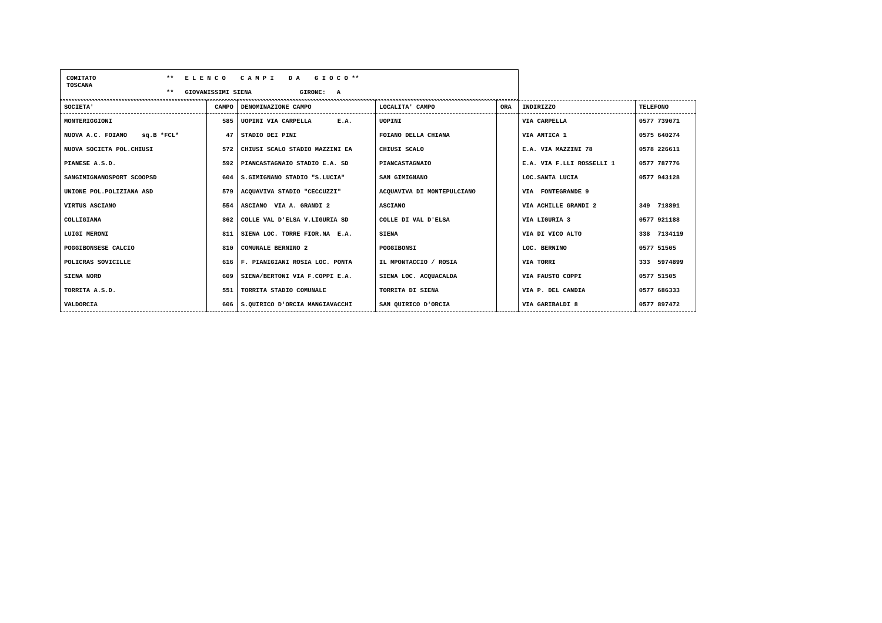COMITATO
TOSCANA
** E L E N C O C A M P I D A G I O C O **
** GIOVANISSIMI SIENA GIRONE: A
| SOCIETA' | CAMPO | DENOMINAZIONE CAMPO | LOCALITA' CAMPO | ORA | INDIRIZZO | TELEFONO |
| --- | --- | --- | --- | --- | --- | --- |
| MONTERIGGIONI | 585 | UOPINI VIA CARPELLA E.A. | UOPINI | | VIA CARPELLA | 0577 739071 |
| NUOVA A.C. FOIANO sq.B *FCL* | 47 | STADIO DEI PINI | FOIANO DELLA CHIANA | | VIA ANTICA 1 | 0575 640274 |
| NUOVA SOCIETA POL.CHIUSI | 572 | CHIUSI SCALO STADIO MAZZINI EA | CHIUSI SCALO | | E.A. VIA MAZZINI 78 | 0578 226611 |
| PIANESE A.S.D. | 592 | PIANCASTAGNAIO STADIO E.A. SD | PIANCASTAGNAIO | | E.A. VIA F.LLI ROSSELLI 1 | 0577 787776 |
| SANGIMIGNANOSPORT SCOOPSD | 604 | S.GIMIGNANO STADIO "S.LUCIA" | SAN GIMIGNANO | | LOC.SANTA LUCIA | 0577 943128 |
| UNIONE POL.POLIZIANA ASD | 579 | ACQUAVIVA STADIO "CECCUZZI" | ACQUAVIVA DI MONTEPULCIANO | | VIA FONTEGRANDE 9 | |
| VIRTUS ASCIANO | 554 | ASCIANO VIA A. GRANDI 2 | ASCIANO | | VIA ACHILLE GRANDI 2 | 349 718891 |
| COLLIGIANA | 862 | COLLE VAL D'ELSA V.LIGURIA SD | COLLE DI VAL D'ELSA | | VIA LIGURIA 3 | 0577 921188 |
| LUIGI MERONI | 811 | SIENA LOC. TORRE FIOR.NA E.A. | SIENA | | VIA DI VICO ALTO | 338 7134119 |
| POGGIBONSESE CALCIO | 810 | COMUNALE BERNINO 2 | POGGIBONSI | | LOC. BERNINO | 0577 51505 |
| POLICRAS SOVICILLE | 616 | F. PIANIGIANI ROSIA LOC. PONTA | IL MPONTACCIO / ROSIA | | VIA TORRI | 333 5974899 |
| SIENA NORD | 609 | SIENA/BERTONI VIA F.COPPI E.A. | SIENA LOC. ACQUACALDA | | VIA FAUSTO COPPI | 0577 51505 |
| TORRITA A.S.D. | 551 | TORRITA STADIO COMUNALE | TORRITA DI SIENA | | VIA P. DEL CANDIA | 0577 686333 |
| VALDORCIA | 606 | S.QUIRICO D'ORCIA MANGIAVACCHI | SAN QUIRICO D'ORCIA | | VIA GARIBALDI 8 | 0577 897472 |